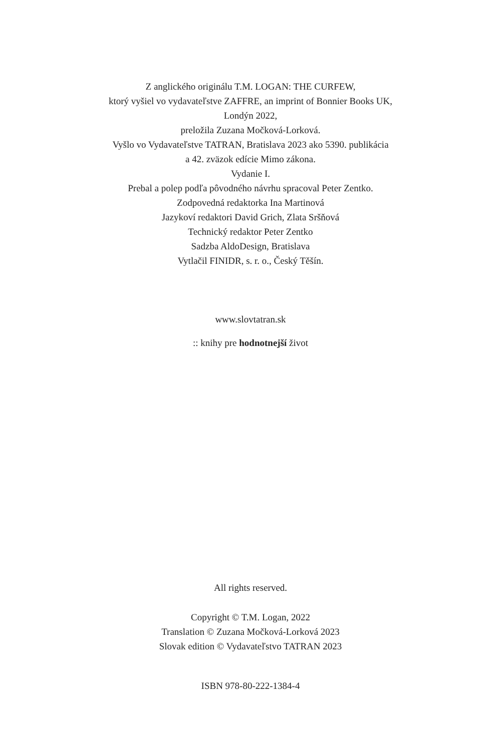Z anglického originálu T.M. LOGAN: THE CURFEW,
ktorý vyšiel vo vydavateľstve ZAFFRE, an imprint of Bonnier Books UK,
Londýn 2022,
preložila Zuzana Močková-Lorková.
Vyšlo vo Vydavateľstve TATRAN, Bratislava 2023 ako 5390. publikácia
a 42. zväzok edície Mimo zákona.
Vydanie I.
Prebal a polep podľa pôvodného návrhu spracoval Peter Zentko.
Zodpovedná redaktorka Ina Martinová
Jazykoví redaktori David Grich, Zlata Sršňová
Technický redaktor Peter Zentko
Sadzba AldoDesign, Bratislava
Vytlačil FINIDR, s. r. o., Český Těšín.
www.slovtatran.sk
:: knihy pre hodnotnejší život
All rights reserved.
Copyright © T.M. Logan, 2022
Translation © Zuzana Močková-Lorková 2023
Slovak edition © Vydavateľstvo TATRAN 2023
ISBN 978-80-222-1384-4